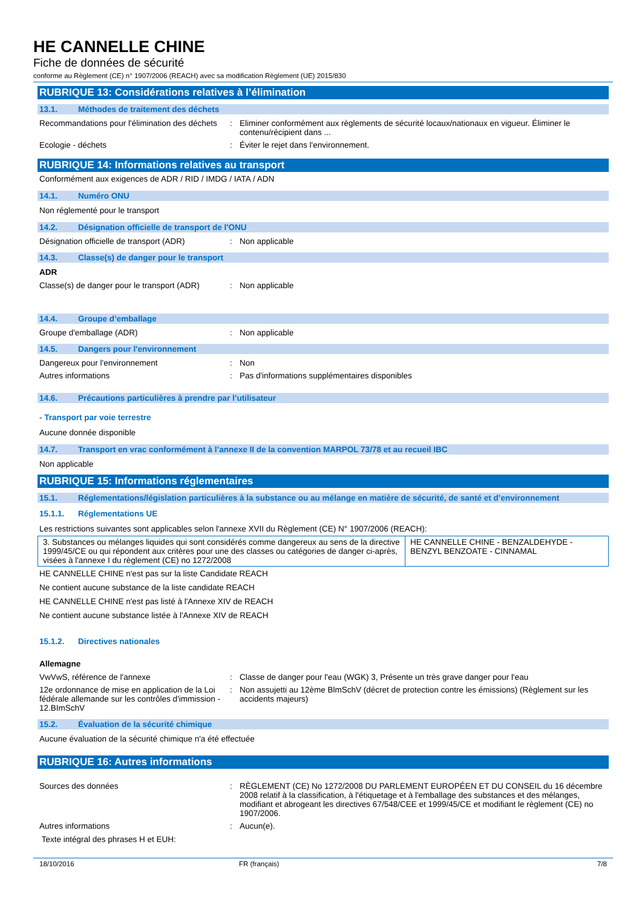HE CANNELLE CHINE
Fiche de données de sécurité
conforme au Règlement (CE) n° 1907/2006 (REACH) avec sa modification Règlement (UE) 2015/830
RUBRIQUE 13: Considérations relatives à l’élimination
13.1. Méthodes de traitement des déchets
Recommandations pour l'élimination des déchets
: Eliminer conformément aux règlements de sécurité locaux/nationaux en vigueur. Éliminer le contenu/récipient dans ...
Ecologie - déchets : Éviter le rejet dans l'environnement.
RUBRIQUE 14: Informations relatives au transport
Conformément aux exigences de ADR / RID / IMDG / IATA / ADN
14.1. Numéro ONU
Non réglementé pour le transport
14.2. Désignation officielle de transport de l'ONU
Désignation officielle de transport (ADR)
: Non applicable
14.3. Classe(s) de danger pour le transport
ADR
Classe(s) de danger pour le transport (ADR)
: Non applicable
14.4. Groupe d’emballage
Groupe d'emballage (ADR) : Non applicable
14.5. Dangers pour l'environnement
Dangereux pour l'environnement : Non
Autres informations : Pas d'informations supplémentaires disponibles
14.6. Précautions particulières à prendre par l’utilisateur
- Transport par voie terrestre
Aucune donnée disponible
14.7. Transport en vrac conformément à l’annexe II de la convention MARPOL 73/78 et au recueil IBC
Non applicable
RUBRIQUE 15: Informations réglementaires
15.1. Réglementations/législation particulières à la substance ou au mélange en matière de sécurité, de santé et d’environnement
15.1.1. Réglementations UE
Les restrictions suivantes sont applicables selon l'annexe XVII du Règlement (CE) N° 1907/2006 (REACH):
| 3. Substances ou mélanges liquides qui sont considérés comme dangereux au sens de la directive 1999/45/CE ou qui répondent aux critères pour une des classes ou catégories de danger ci-après, visées à l'annexe I du règlement (CE) no 1272/2008 | HE CANNELLE CHINE - BENZALDEHYDE - BENZYL BENZOATE - CINNAMAL |
HE CANNELLE CHINE n'est pas sur la liste Candidate REACH
Ne contient aucune substance de la liste candidate REACH
HE CANNELLE CHINE n'est pas listé à l'Annexe XIV de REACH
Ne contient aucune substance listée à l'Annexe XIV de REACH
15.1.2. Directives nationales
Allemagne
VwVwS, référence de l'annexe : Classe de danger pour l'eau (WGK) 3, Présente un très grave danger pour l'eau
12e ordonnance de mise en application de la Loi fédérale allemande sur les contrôles d'immission - 12.BImSchV
: Non assujetti au 12ème BlmSchV (décret de protection contre les émissions) (Règlement sur les accidents majeurs)
15.2. Évaluation de la sécurité chimique
Aucune évaluation de la sécurité chimique n'a été effectuée
RUBRIQUE 16: Autres informations
Sources des données : RÈGLEMENT (CE) No 1272/2008 DU PARLEMENT EUROPÉEN ET DU CONSEIL du 16 décembre 2008 relatif à la classification, à l'étiquetage et à l'emballage des substances et des mélanges, modifiant et abrogeant les directives 67/548/CEE et 1999/45/CE et modifiant le règlement (CE) no 1907/2006.
Autres informations : Aucun(e).
Texte intégral des phrases H et EUH:
18/10/2016 FR (français) 7/8